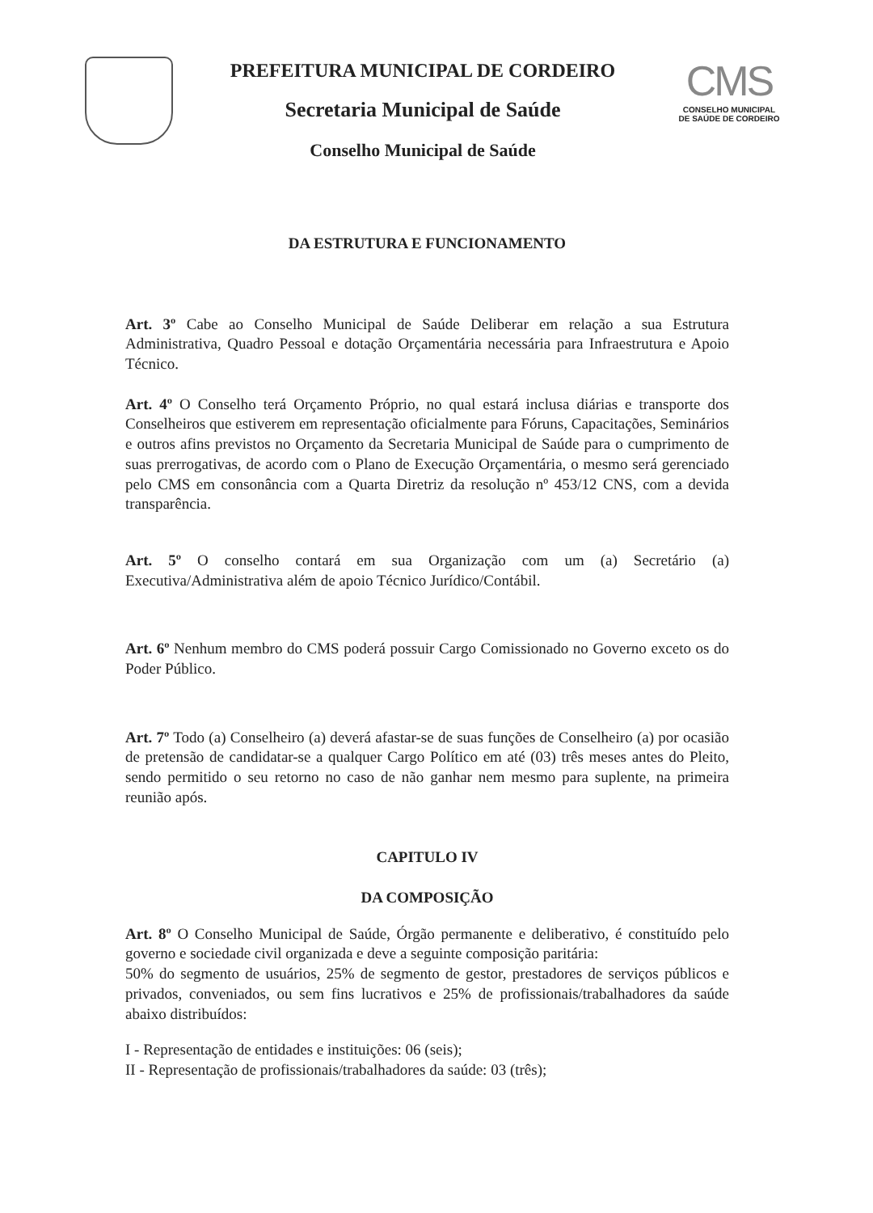PREFEITURA MUNICIPAL DE CORDEIRO
Secretaria Municipal de Saúde
Conselho Municipal de Saúde
CMS
CONSELHO MUNICIPAL
DE SAÚDE DE CORDEIRO
DA ESTRUTURA E FUNCIONAMENTO
Art. 3º Cabe ao Conselho Municipal de Saúde Deliberar em relação a sua Estrutura Administrativa, Quadro Pessoal e dotação Orçamentária necessária para Infraestrutura e Apoio Técnico.
Art. 4º O Conselho terá Orçamento Próprio, no qual estará inclusa diárias e transporte dos Conselheiros que estiverem em representação oficialmente para Fóruns, Capacitações, Seminários e outros afins previstos no Orçamento da Secretaria Municipal de Saúde para o cumprimento de suas prerrogativas, de acordo com o Plano de Execução Orçamentária, o mesmo será gerenciado pelo CMS em consonância com a Quarta Diretriz da resolução nº 453/12 CNS, com a devida transparência.
Art. 5º O conselho contará em sua Organização com um (a) Secretário (a) Executiva/Administrativa além de apoio Técnico Jurídico/Contábil.
Art. 6º Nenhum membro do CMS poderá possuir Cargo Comissionado no Governo exceto os do Poder Público.
Art. 7º Todo (a) Conselheiro (a) deverá afastar-se de suas funções de Conselheiro (a) por ocasião de pretensão de candidatar-se a qualquer Cargo Político em até (03) três meses antes do Pleito, sendo permitido o seu retorno no caso de não ganhar nem mesmo para suplente, na primeira reunião após.
CAPITULO IV
DA COMPOSIÇÃO
Art. 8º O Conselho Municipal de Saúde, Órgão permanente e deliberativo, é constituído pelo governo e sociedade civil organizada e deve a seguinte composição paritária:
50% do segmento de usuários, 25% de segmento de gestor, prestadores de serviços públicos e privados, conveniados, ou sem fins lucrativos e 25% de profissionais/trabalhadores da saúde abaixo distribuídos:
I - Representação de entidades e instituições: 06 (seis);
II - Representação de profissionais/trabalhadores da saúde: 03 (três);